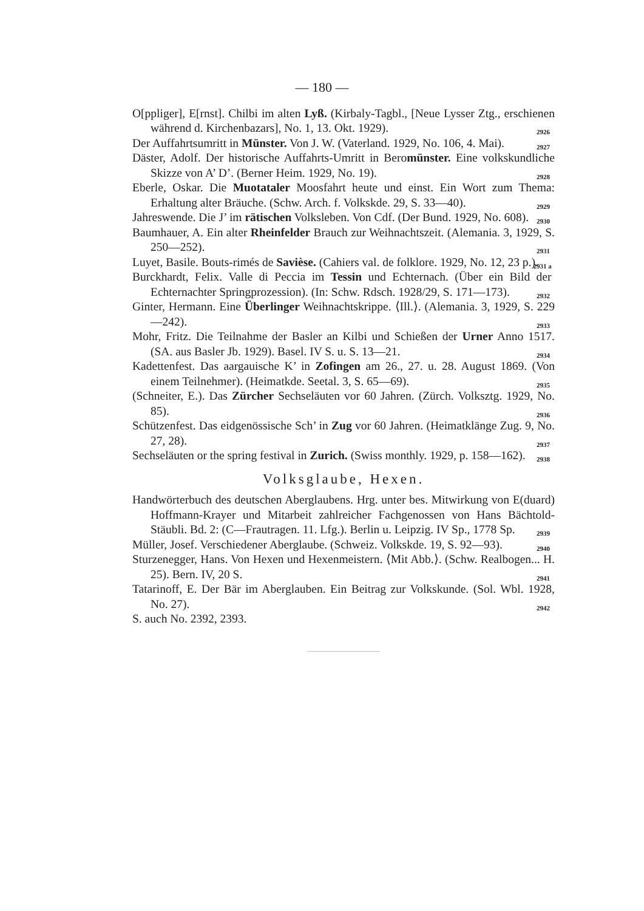— 180 —
O[ppliger], E[rnst]. Chilbi im alten Lyß. (Kirbaly-Tagbl., [Neue Lysser Ztg., erschienen während d. Kirchenbazars], No. 1, 13. Okt. 1929). 2926
Der Auffahrtsumritt in Münster. Von J. W. (Vaterland. 1929, No. 106, 4. Mai). 2927
Däster, Adolf. Der historische Auffahrts-Umritt in Beromünster. Eine volkskundliche Skizze von A’ D’. (Berner Heim. 1929, No. 19). 2928
Eberle, Oskar. Die Muotataler Moosfahrt heute und einst. Ein Wort zum Thema: Erhaltung alter Bräuche. (Schw. Arch. f. Volkskde. 29, S. 33—40). 2929
Jahreswende. Die J’ im rätischen Volksleben. Von Cdf. (Der Bund. 1929, No. 608). 2930
Baumhauer, A. Ein alter Rheinfelder Brauch zur Weihnachtszeit. (Alemania. 3, 1929, S. 250—252). 2931
Luyet, Basile. Bouts-rimés de Savièse. (Cahiers val. de folklore. 1929, No. 12, 23 p.). 2931 a
Burckhardt, Felix. Valle di Peccia im Tessin und Echternach. (Über ein Bild der Echternachter Springprozession). (In: Schw. Rdsch. 1928/29, S. 171—173). 2932
Ginter, Hermann. Eine Überlinger Weihnachtskrippe. ⟨Ill.⟩. (Alemania. 3, 1929, S. 229—242). 2933
Mohr, Fritz. Die Teilnahme der Basler an Kilbi und Schießen der Urner Anno 1517. (SA. aus Basler Jb. 1929). Basel. IV S. u. S. 13—21. 2934
Kadettenfest. Das aargauische K’ in Zofingen am 26., 27. u. 28. August 1869. (Von einem Teilnehmer). (Heimatkde. Seetal. 3, S. 65—69). 2935
(Schneiter, E.). Das Zürcher Sechseläuten vor 60 Jahren. (Zürch. Volksztg. 1929, No. 85). 2936
Schützenfest. Das eidgenössische Sch’ in Zug vor 60 Jahren. (Heimatklänge Zug. 9, No. 27, 28). 2937
Sechseläuten or the spring festival in Zurich. (Swiss monthly. 1929, p. 158—162). 2938
Volksglaube, Hexen.
Handwörterbuch des deutschen Aberglaubens. Hrg. unter bes. Mitwirkung von E(duard) Hoffmann-Krayer und Mitarbeit zahlreicher Fachgenossen von Hans Bächtold-Stäubli. Bd. 2: (C—Frautragen. 11. Lfg.). Berlin u. Leipzig. IV Sp., 1778 Sp. 2939
Müller, Josef. Verschiedener Aberglaube. (Schweiz. Volkskde. 19, S. 92—93). 2940
Sturzenegger, Hans. Von Hexen und Hexenmeistern. ⟨Mit Abb.⟩. (Schw. Realbogen... H. 25). Bern. IV, 20 S. 2941
Tatarinoff, E. Der Bär im Aberglauben. Ein Beitrag zur Volkskunde. (Sol. Wbl. 1928, No. 27). 2942
S. auch No. 2392, 2393.